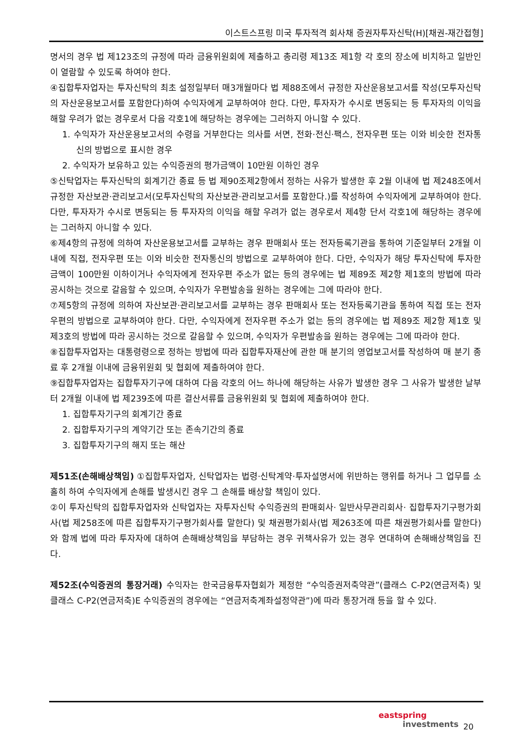이스트스프링 미국 투자적격 회사채 증권자투자신탁(H)[채권-재간접형]
명서의 경우 법 제123조의 규정에 따라 금융위원회에 제출하고 총리령 제13조 제1항 각 호의 장소에 비치하고 일반인이 열람할 수 있도록 하여야 한다.
④집합투자업자는 투자신탁의 최초 설정일부터 매3개월마다 법 제88조에서 규정한 자산운용보고서를 작성(모투자신탁의 자산운용보고서를 포함한다)하여 수익자에게 교부하여야 한다. 다만, 투자자가 수시로 변동되는 등 투자자의 이익을 해할 우려가 없는 경우로서 다음 각호1에 해당하는 경우에는 그러하지 아니할 수 있다.
1. 수익자가 자산운용보고서의 수령을 거부한다는 의사를 서면, 전화·전신·팩스, 전자우편 또는 이와 비슷한 전자통신의 방법으로 표시한 경우
2. 수익자가 보유하고 있는 수익증권의 평가금액이 10만원 이하인 경우
⑤신탁업자는 투자신탁의 회계기간 종료 등 법 제90조제2항에서 정하는 사유가 발생한 후 2월 이내에 법 제248조에서 규정한 자산보관·관리보고서(모투자신탁의 자산보관·관리보고서를 포함한다.)를 작성하여 수익자에게 교부하여야 한다. 다만, 투자자가 수시로 변동되는 등 투자자의 이익을 해할 우려가 없는 경우로서 제4항 단서 각호1에 해당하는 경우에는 그러하지 아니할 수 있다.
⑥제4항의 규정에 의하여 자산운용보고서를 교부하는 경우 판매회사 또는 전자등록기관을 통하여 기준일부터 2개월 이내에 직접, 전자우편 또는 이와 비슷한 전자통신의 방법으로 교부하여야 한다. 다만, 수익자가 해당 투자신탁에 투자한 금액이 100만원 이하이거나 수익자에게 전자우편 주소가 없는 등의 경우에는 법 제89조 제2항 제1호의 방법에 따라 공시하는 것으로 갈음할 수 있으며, 수익자가 우편발송을 원하는 경우에는 그에 따라야 한다.
⑦제5항의 규정에 의하여 자산보관·관리보고서를 교부하는 경우 판매회사 또는 전자등록기관을 통하여 직접 또는 전자우편의 방법으로 교부하여야 한다. 다만, 수익자에게 전자우편 주소가 없는 등의 경우에는 법 제89조 제2항 제1호 및 제3호의 방법에 따라 공시하는 것으로 갈음할 수 있으며, 수익자가 우편발송을 원하는 경우에는 그에 따라야 한다.
⑧집합투자업자는 대통령령으로 정하는 방법에 따라 집합투자재산에 관한 매 분기의 영업보고서를 작성하여 매 분기 종료 후 2개월 이내에 금융위원회 및 협회에 제출하여야 한다.
⑨집합투자업자는 집합투자기구에 대하여 다음 각호의 어느 하나에 해당하는 사유가 발생한 경우 그 사유가 발생한 날부터 2개월 이내에 법 제239조에 따른 결산서류를 금융위원회 및 협회에 제출하여야 한다.
1. 집합투자기구의 회계기간 종료
2. 집합투자기구의 계약기간 또는 존속기간의 종료
3. 집합투자기구의 해지 또는 해산
제51조(손해배상책임) ①집합투자업자, 신탁업자는 법령·신탁계약·투자설명서에 위반하는 행위를 하거나 그 업무를 소홀히 하여 수익자에게 손해를 발생시킨 경우 그 손해를 배상할 책임이 있다.
②이 투자신탁의 집합투자업자와 신탁업자는 자투자신탁 수익증권의 판매회사· 일반사무관리회사· 집합투자기구평가회사(법 제258조에 따른 집합투자기구평가회사를 말한다) 및 채권평가회사(법 제263조에 따른 채권평가회사를 말한다)와 함께 법에 따라 투자자에 대하여 손해배상책임을 부담하는 경우 귀책사유가 있는 경우 연대하여 손해배상책임을 진다.
제52조(수익증권의 통장거래) 수익자는 한국금융투자협회가 제정한 “수익증권저축약관”(클래스 C-P2(연금저축) 및 클래스 C-P2(연금저축)E 수익증권의 경우에는 “연금저축계좌설정약관”)에 따라 통장거래 등을 할 수 있다.
eastspring
investments
20